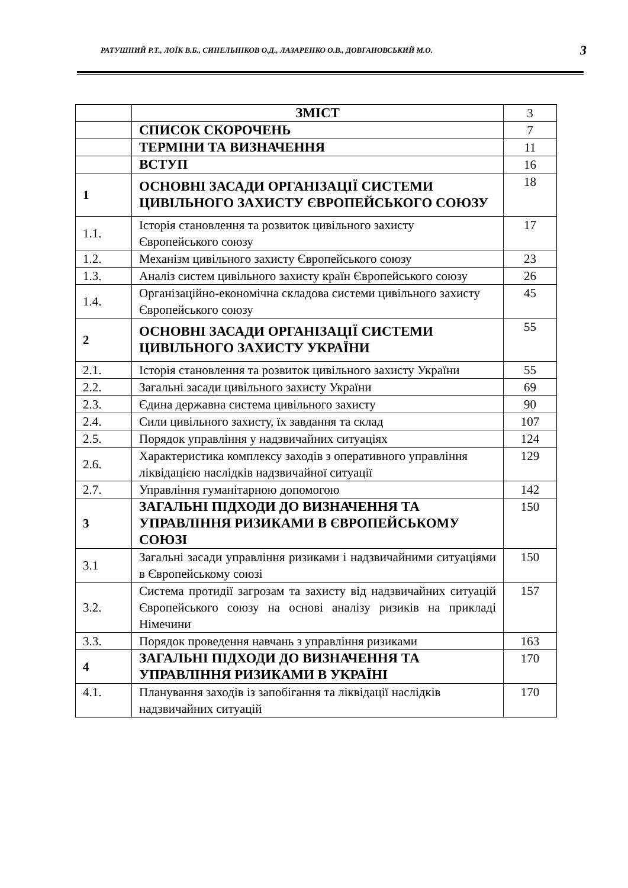РАТУШНИЙ Р.Т., ЛОЇК В.Б., СИНЕЛЬНІКОВ О.Д., ЛАЗАРЕНКО О.В., ДОВГАНОВСЬКИЙ М.О. 3
| | ЗМІСТ | 3 |
| | СПИСОК СКОРОЧЕНЬ | 7 |
| | ТЕРМІНИ ТА ВИЗНАЧЕННЯ | 11 |
| | ВСТУП | 16 |
| 1 | ОСНОВНІ ЗАСАДИ ОРГАНІЗАЦІЇ СИСТЕМИ ЦИВІЛЬНОГО ЗАХИСТУ ЄВРОПЕЙСЬКОГО СОЮЗУ | 18 |
| 1.1. | Історія становлення та розвиток цивільного захисту Європейського союзу | 17 |
| 1.2. | Механізм цивільного захисту Європейського союзу | 23 |
| 1.3. | Аналіз систем цивільного захисту країн Європейського союзу | 26 |
| 1.4. | Організаційно-економічна складова системи цивільного захисту Європейського союзу | 45 |
| 2 | ОСНОВНІ ЗАСАДИ ОРГАНІЗАЦІЇ СИСТЕМИ ЦИВІЛЬНОГО ЗАХИСТУ УКРАЇНИ | 55 |
| 2.1. | Історія становлення та розвиток цивільного захисту України | 55 |
| 2.2. | Загальні засади цивільного захисту України | 69 |
| 2.3. | Єдина державна система цивільного захисту | 90 |
| 2.4. | Сили цивільного захисту, їх завдання та склад | 107 |
| 2.5. | Порядок управління у надзвичайних ситуаціях | 124 |
| 2.6. | Характеристика комплексу заходів з оперативного управління ліквідацією наслідків надзвичайної ситуації | 129 |
| 2.7. | Управління гуманітарною допомогою | 142 |
| 3 | ЗАГАЛЬНІ ПІДХОДИ ДО ВИЗНАЧЕННЯ ТА УПРАВЛІННЯ РИЗИКАМИ В ЄВРОПЕЙСЬКОМУ СОЮЗІ | 150 |
| 3.1 | Загальні засади управління ризиками і надзвичайними ситуаціями в Європейському союзі | 150 |
| 3.2. | Система протидії загрозам та захисту від надзвичайних ситуацій Європейського союзу на основі аналізу ризиків на прикладі Німечини | 157 |
| 3.3. | Порядок проведення навчань з управління ризиками | 163 |
| 4 | ЗАГАЛЬНІ ПІДХОДИ ДО ВИЗНАЧЕННЯ ТА УПРАВЛІННЯ РИЗИКАМИ В УКРАЇНІ | 170 |
| 4.1. | Планування заходів із запобігання та ліквідації наслідків надзвичайних ситуацій | 170 |